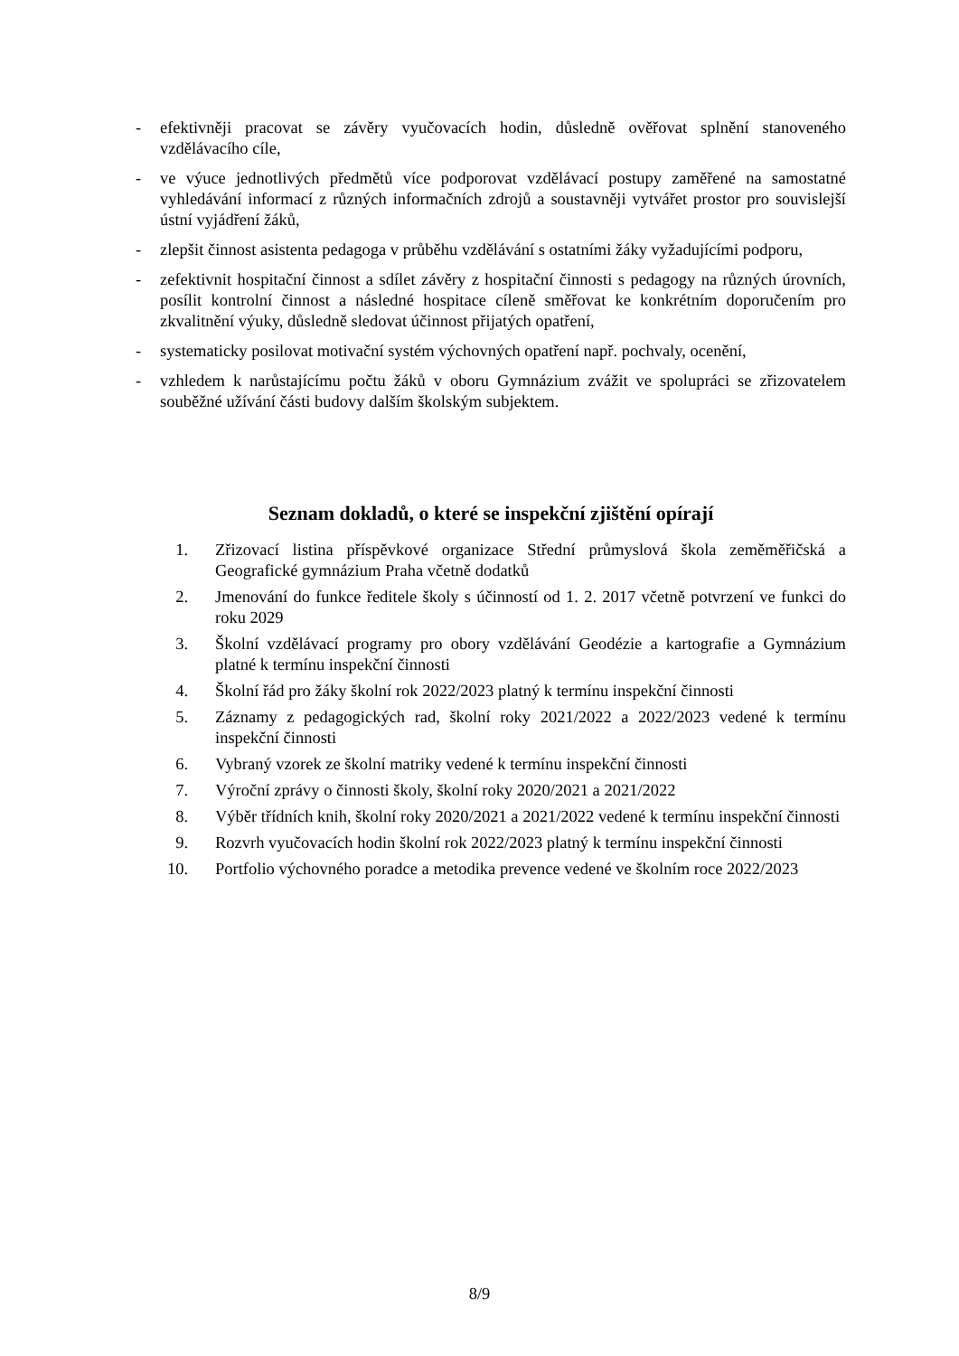- efektivněji pracovat se závěry vyučovacích hodin, důsledně ověřovat splnění stanoveného vzdělávacího cíle,
- ve výuce jednotlivých předmětů více podporovat vzdělávací postupy zaměřené na samostatné vyhledávání informací z různých informačních zdrojů a soustavněji vytvářet prostor pro souvislejší ústní vyjádření žáků,
- zlepšit činnost asistenta pedagoga v průběhu vzdělávání s ostatními žáky vyžadujícími podporu,
- zefektivnit hospitační činnost a sdílet závěry z hospitační činnosti s pedagogy na různých úrovních, posílit kontrolní činnost a následné hospitace cíleně směřovat ke konkrétním doporučením pro zkvalitnění výuky, důsledně sledovat účinnost přijatých opatření,
- systematicky posilovat motivační systém výchovných opatření např. pochvaly, ocenění,
- vzhledem k narůstajícímu počtu žáků v oboru Gymnázium zvážit ve spolupráci se zřizovatelem souběžné užívání části budovy dalším školským subjektem.
Seznam dokladů, o které se inspekční zjištění opírají
1. Zřizovací listina příspěvkové organizace Střední průmyslová škola zeměměřičská a Geografické gymnázium Praha včetně dodatků
2. Jmenování do funkce ředitele školy s účinností od 1. 2. 2017 včetně potvrzení ve funkci do roku 2029
3. Školní vzdělávací programy pro obory vzdělávání Geodézie a kartografie a Gymnázium platné k termínu inspekční činnosti
4. Školní řád pro žáky školní rok 2022/2023 platný k termínu inspekční činnosti
5. Záznamy z pedagogických rad, školní roky 2021/2022 a 2022/2023 vedené k termínu inspekční činnosti
6. Vybraný vzorek ze školní matriky vedené k termínu inspekční činnosti
7. Výroční zprávy o činnosti školy, školní roky 2020/2021 a 2021/2022
8. Výběr třídních knih, školní roky 2020/2021 a 2021/2022 vedené k termínu inspekční činnosti
9. Rozvrh vyučovacích hodin školní rok 2022/2023 platný k termínu inspekční činnosti
10. Portfolio výchovného poradce a metodika prevence vedené ve školním roce 2022/2023
8/9